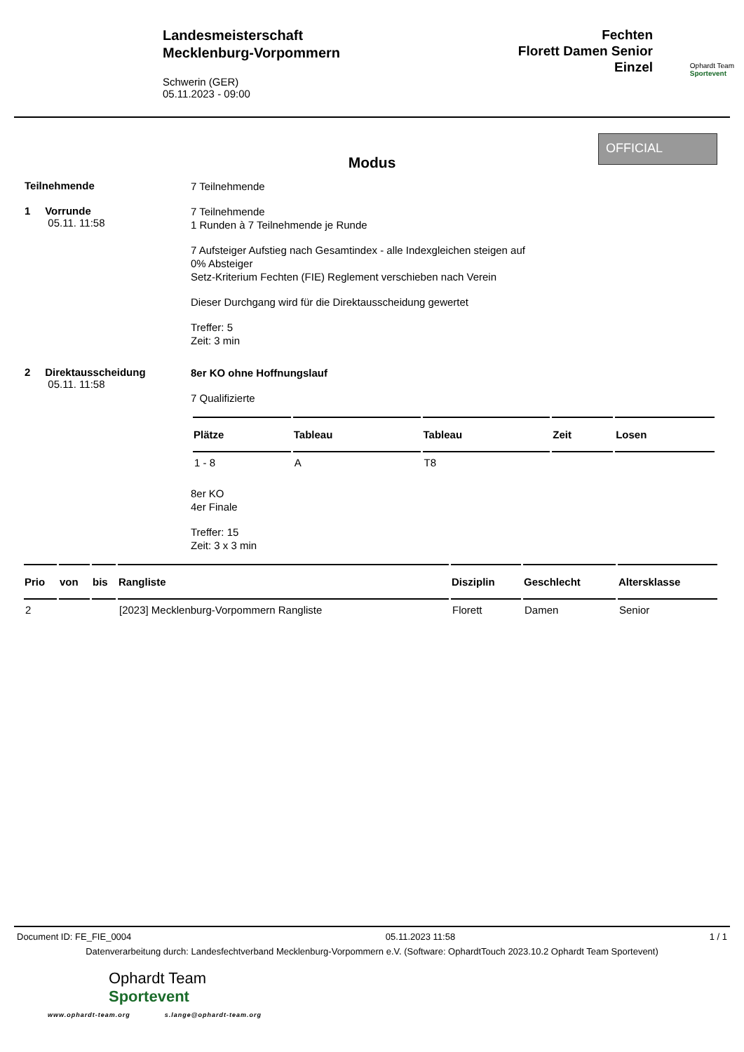Landesmeisterschaft
Mecklenburg-Vorpommern
Schwerin (GER)
05.11.2023 - 09:00
Fechten
Florett Damen Senior
Einzel
Ophardt Team
Sportevent
OFFICIAL
Modus
Teilnehmende
7 Teilnehmende
1 Vorrunde
05.11. 11:58
7 Teilnehmende
1 Runden à 7 Teilnehmende je Runde
7 Aufsteiger Aufstieg nach Gesamtindex - alle Indexgleichen steigen auf
0% Absteiger
Setz-Kriterium Fechten (FIE) Reglement verschieben nach Verein
Dieser Durchgang wird für die Direktausscheidung gewertet
Treffer: 5
Zeit: 3 min
2 Direktausscheidung
05.11. 11:58
8er KO ohne Hoffnungslauf
7 Qualifizierte
| Plätze | Tableau | Tableau | Zeit | Losen |
| --- | --- | --- | --- | --- |
| 1 - 8 | A | T8 | | |
8er KO
4er Finale
Treffer: 15
Zeit: 3 x 3 min
| Prio | von | bis | Rangliste | Disziplin | Geschlecht | Altersklasse |
| --- | --- | --- | --- | --- | --- | --- |
| 2 | | | [2023] Mecklenburg-Vorpommern Rangliste | Florett | Damen | Senior |
Document ID: FE_FIE_0004 05.11.2023 11:58 1 / 1
Datenverarbeitung durch: Landesfechtverband Mecklenburg-Vorpommern e.V. (Software: OphardtTouch 2023.10.2 Ophardt Team Sportevent)
Ophardt Team
Sportevent
www.ophardt-team.org s.lange@ophardt-team.org